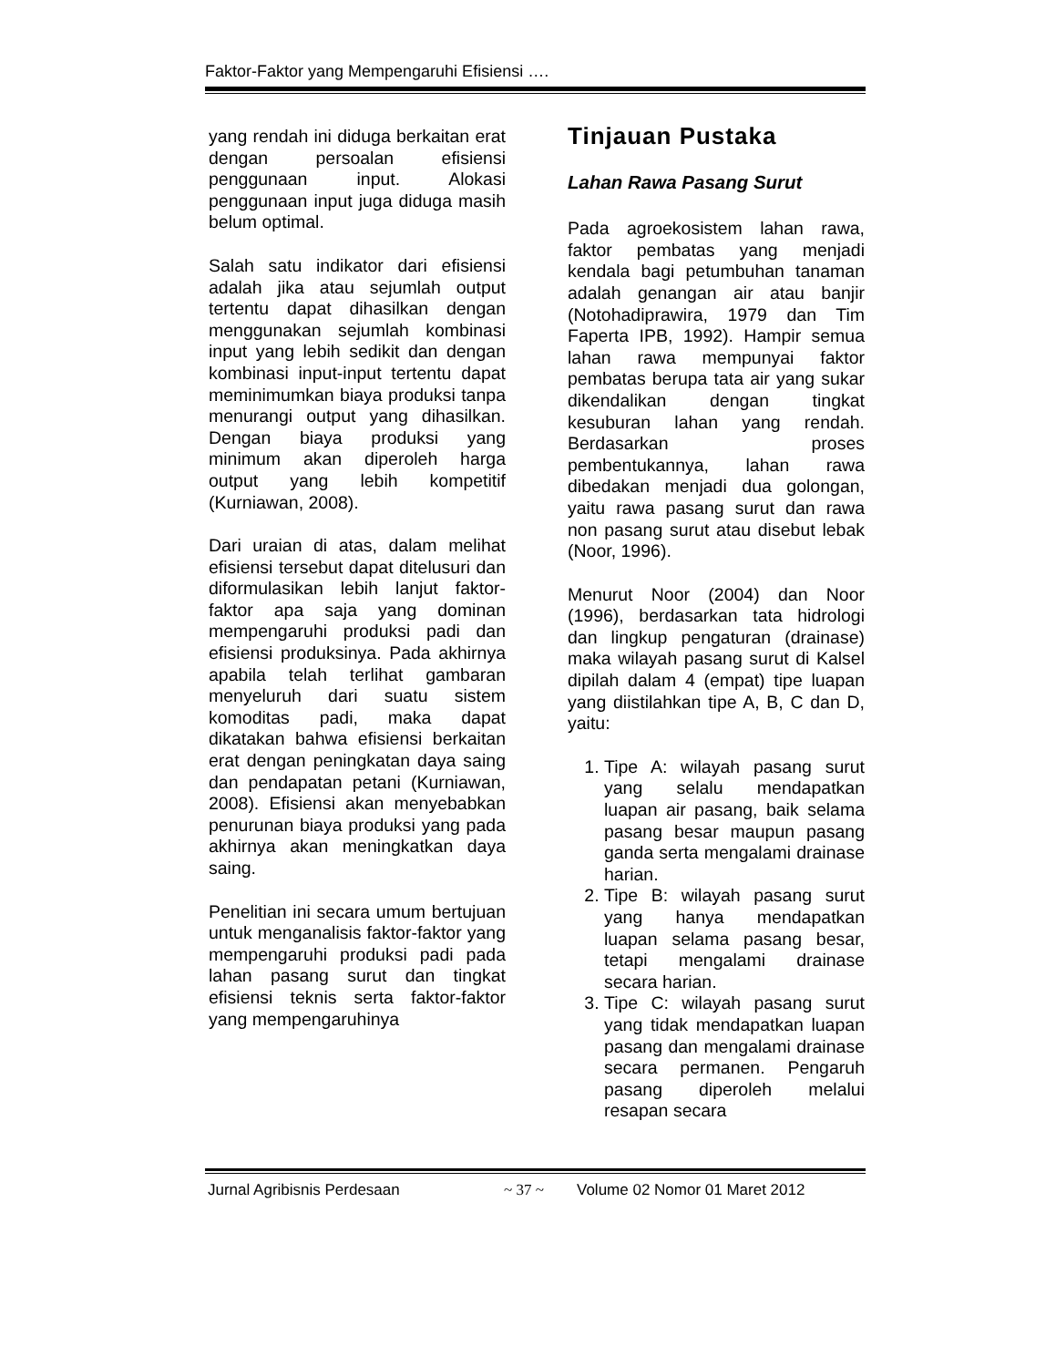Faktor-Faktor yang Mempengaruhi Efisiensi ….
yang rendah ini diduga berkaitan erat dengan persoalan efisiensi penggunaan input. Alokasi penggunaan input juga diduga masih belum optimal.
Salah satu indikator dari efisiensi adalah jika atau sejumlah output tertentu dapat dihasilkan dengan menggunakan sejumlah kombinasi input yang lebih sedikit dan dengan kombinasi input-input tertentu dapat meminimumkan biaya produksi tanpa menurangi output yang dihasilkan. Dengan biaya produksi yang minimum akan diperoleh harga output yang lebih kompetitif (Kurniawan, 2008).
Dari uraian di atas, dalam melihat efisiensi tersebut dapat ditelusuri dan diformulasikan lebih lanjut faktor-faktor apa saja yang dominan mempengaruhi produksi padi dan efisiensi produksinya. Pada akhirnya apabila telah terlihat gambaran menyeluruh dari suatu sistem komoditas padi, maka dapat dikatakan bahwa efisiensi berkaitan erat dengan peningkatan daya saing dan pendapatan petani (Kurniawan, 2008). Efisiensi akan menyebabkan penurunan biaya produksi yang pada akhirnya akan meningkatkan daya saing.
Penelitian ini secara umum bertujuan untuk menganalisis faktor-faktor yang mempengaruhi produksi padi pada lahan pasang surut dan tingkat efisiensi teknis serta faktor-faktor yang mempengaruhinya
Tinjauan Pustaka
Lahan Rawa Pasang Surut
Pada agroekosistem lahan rawa, faktor pembatas yang menjadi kendala bagi petumbuhan tanaman adalah genangan air atau banjir (Notohadiprawira, 1979 dan Tim Faperta IPB, 1992). Hampir semua lahan rawa mempunyai faktor pembatas berupa tata air yang sukar dikendalikan dengan tingkat kesuburan lahan yang rendah. Berdasarkan proses pembentukannya, lahan rawa dibedakan menjadi dua golongan, yaitu rawa pasang surut dan rawa non pasang surut atau disebut lebak (Noor, 1996).
Menurut Noor (2004) dan Noor (1996), berdasarkan tata hidrologi dan lingkup pengaturan (drainase) maka wilayah pasang surut di Kalsel dipilah dalam 4 (empat) tipe luapan yang diistilahkan tipe A, B, C dan D, yaitu:
1. Tipe A: wilayah pasang surut yang selalu mendapatkan luapan air pasang, baik selama pasang besar maupun pasang ganda serta mengalami drainase harian.
2. Tipe B: wilayah pasang surut yang hanya mendapatkan luapan selama pasang besar, tetapi mengalami drainase secara harian.
3. Tipe C: wilayah pasang surut yang tidak mendapatkan luapan pasang dan mengalami drainase secara permanen. Pengaruh pasang diperoleh melalui resapan secara
Jurnal Agribisnis Perdesaan ~ 37 ~ Volume 02 Nomor 01 Maret 2012